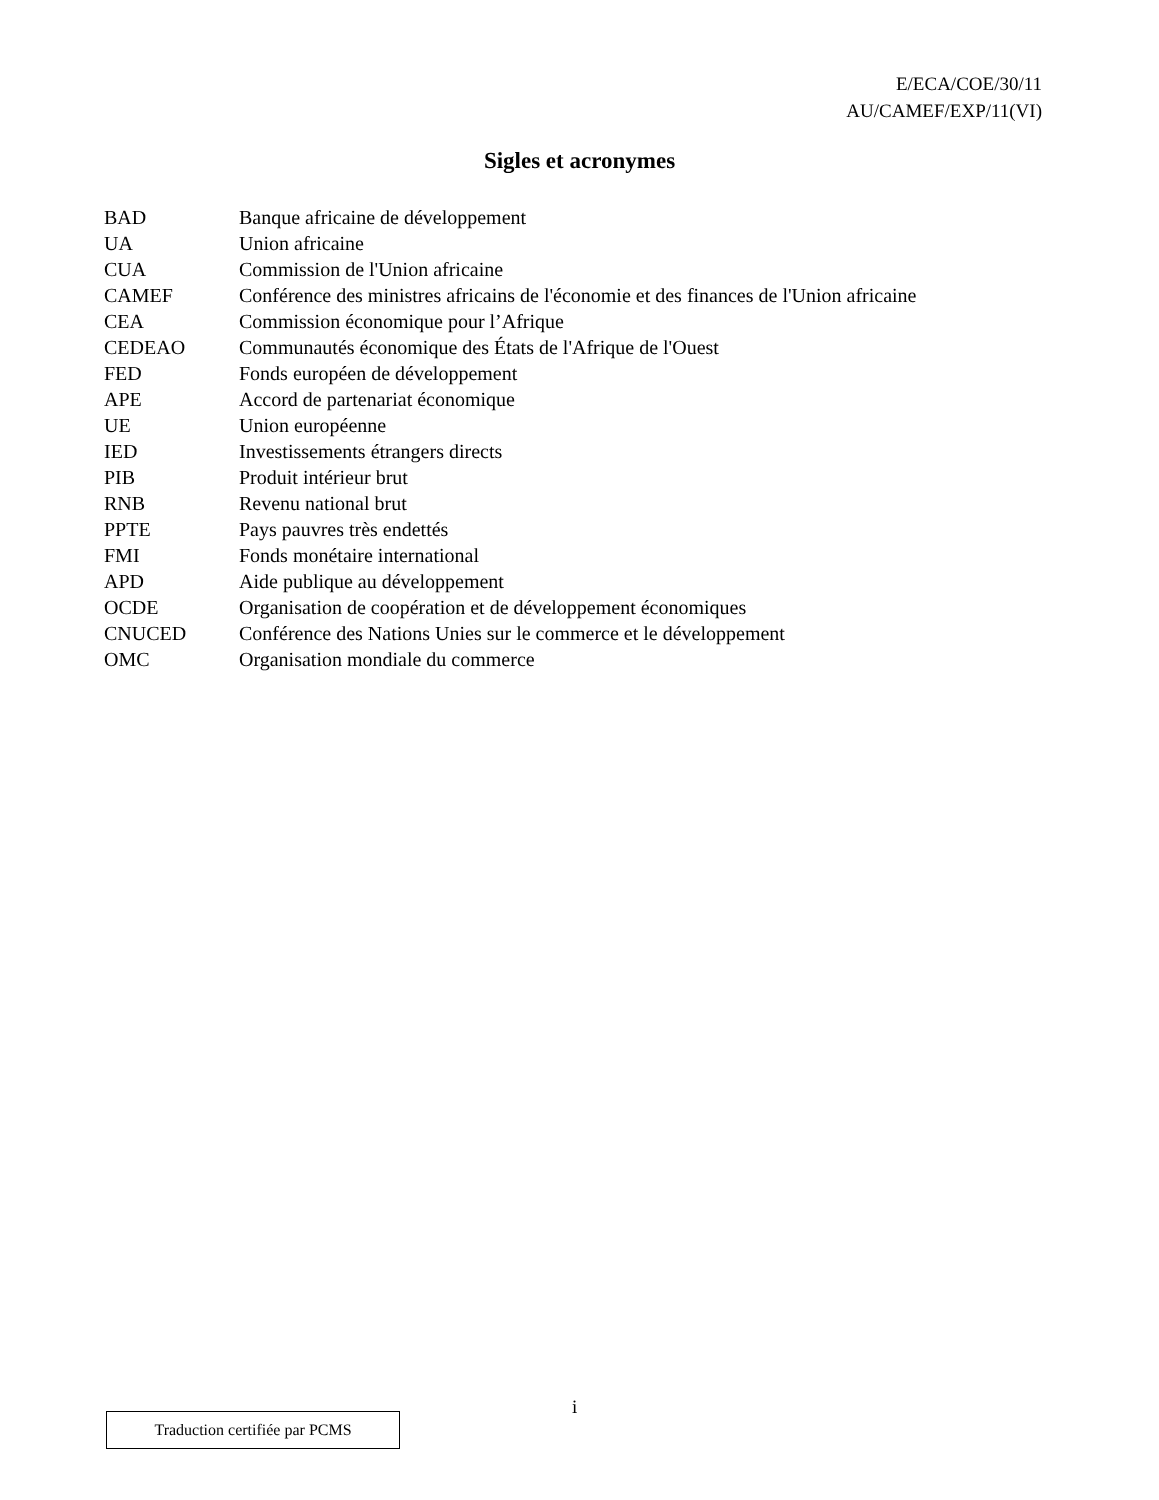E/ECA/COE/30/11
AU/CAMEF/EXP/11(VI)
Sigles et acronymes
| BAD | Banque africaine de développement |
| UA | Union africaine |
| CUA | Commission de l'Union africaine |
| CAMEF | Conférence des ministres africains de l'économie et des finances de l'Union africaine |
| CEA | Commission économique pour l’Afrique |
| CEDEAO | Communautés économique des États de l'Afrique de l'Ouest |
| FED | Fonds européen de développement |
| APE | Accord de partenariat économique |
| UE | Union européenne |
| IED | Investissements étrangers directs |
| PIB | Produit intérieur brut |
| RNB | Revenu national brut |
| PPTE | Pays pauvres très endettés |
| FMI | Fonds monétaire international |
| APD | Aide publique au développement |
| OCDE | Organisation de coopération et de développement économiques |
| CNUCED | Conférence des Nations Unies sur le commerce et le développement |
| OMC | Organisation mondiale du commerce |
Traduction certifiée par PCMS
i